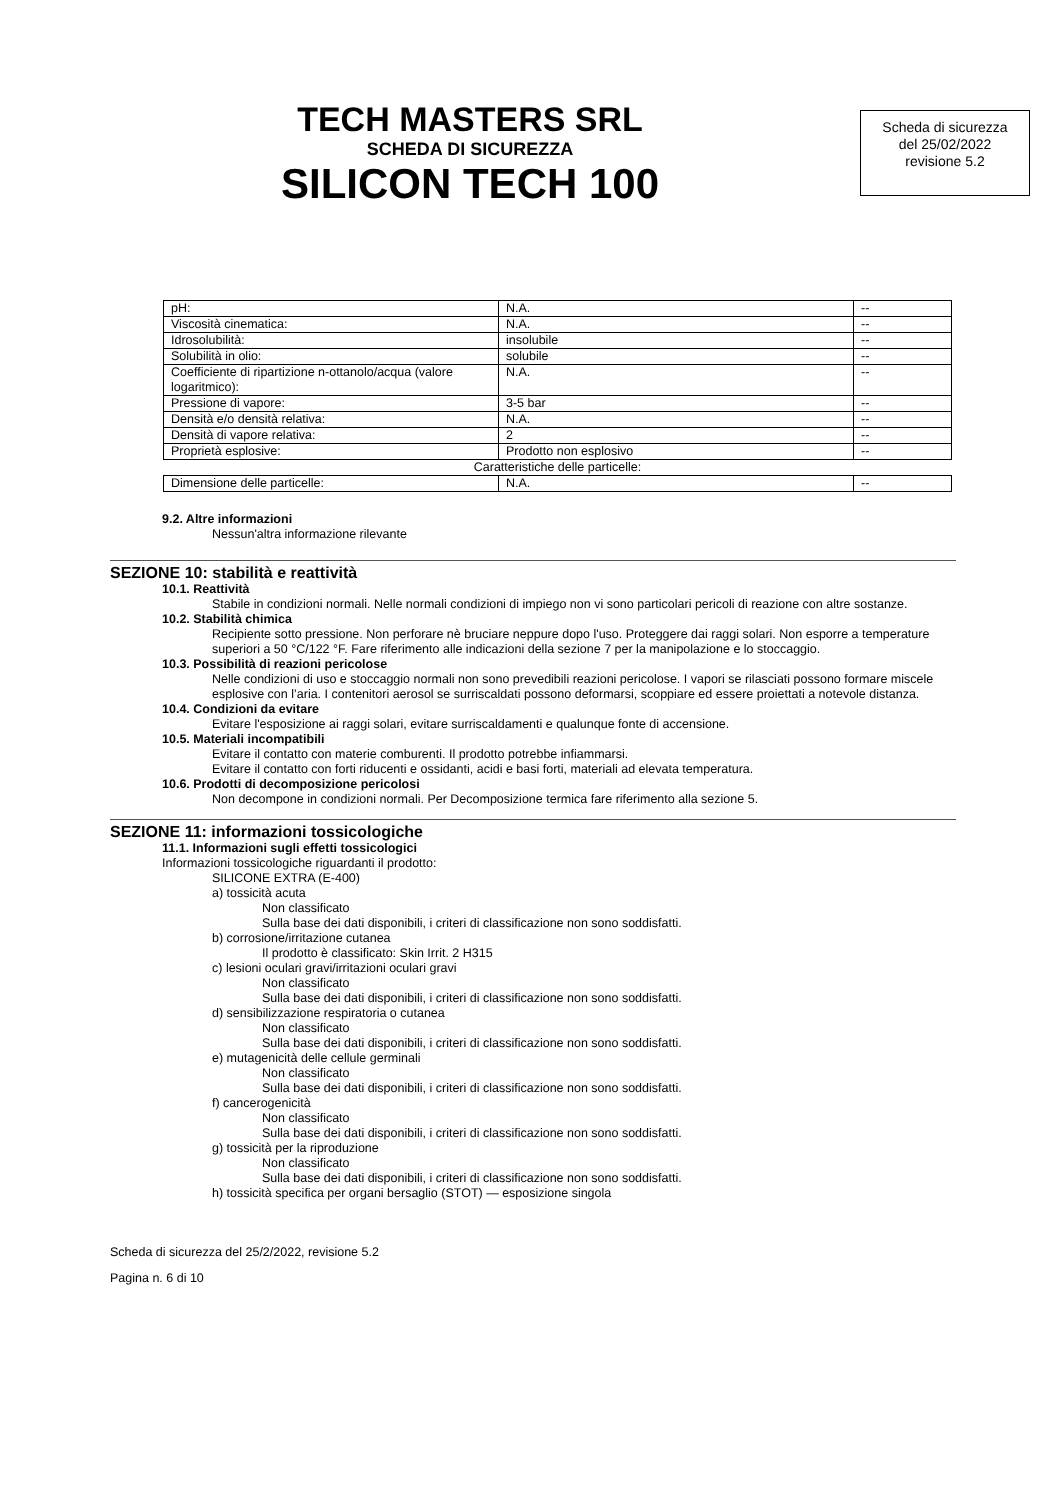TECH MASTERS SRL
SCHEDA DI SICUREZZA
SILICON TECH 100
Scheda di sicurezza
del 25/02/2022
revisione 5.2
| pH: | N.A. | -- |
| Viscosità cinematica: | N.A. | -- |
| Idrosolubilità: | insolubile | -- |
| Solubilità in olio: | solubile | -- |
| Coefficiente di ripartizione n-ottanolo/acqua (valore logaritmico): | N.A. | -- |
| Pressione di vapore: | 3-5 bar | -- |
| Densità e/o densità relativa: | N.A. | -- |
| Densità di vapore relativa: | 2 | -- |
| Proprietà esplosive: | Prodotto non esplosivo | -- |
| Caratteristiche delle particelle: | | |
| Dimensione delle particelle: | N.A. | -- |
9.2. Altre informazioni
Nessun'altra informazione rilevante
SEZIONE 10: stabilità e reattività
10.1. Reattività
Stabile in condizioni normali. Nelle normali condizioni di impiego non vi sono particolari pericoli di reazione con altre sostanze.
10.2. Stabilità chimica
Recipiente sotto pressione. Non perforare nè bruciare neppure dopo l'uso. Proteggere dai raggi solari. Non esporre a temperature superiori a 50 °C/122 °F. Fare riferimento alle indicazioni della sezione 7 per la manipolazione e lo stoccaggio.
10.3. Possibilità di reazioni pericolose
Nelle condizioni di uso e stoccaggio normali non sono prevedibili reazioni pericolose. I vapori se rilasciati possono formare miscele esplosive con l’aria. I contenitori aerosol se surriscaldati possono deformarsi, scoppiare ed essere proiettati a notevole distanza.
10.4. Condizioni da evitare
Evitare l'esposizione ai raggi solari, evitare surriscaldamenti e qualunque fonte di accensione.
10.5. Materiali incompatibili
Evitare il contatto con materie comburenti. Il prodotto potrebbe infiammarsi.
Evitare il contatto con forti riducenti e ossidanti, acidi e basi forti, materiali ad elevata temperatura.
10.6. Prodotti di decomposizione pericolosi
Non decompone in condizioni normali. Per Decomposizione termica fare riferimento alla sezione 5.
SEZIONE 11: informazioni tossicologiche
11.1. Informazioni sugli effetti tossicologici
Informazioni tossicologiche riguardanti il prodotto:
SILICONE EXTRA (E-400)
a) tossicità acuta
Non classificato
Sulla base dei dati disponibili, i criteri di classificazione non sono soddisfatti.
b) corrosione/irritazione cutanea
Il prodotto è classificato: Skin Irrit. 2 H315
c) lesioni oculari gravi/irritazioni oculari gravi
Non classificato
Sulla base dei dati disponibili, i criteri di classificazione non sono soddisfatti.
d) sensibilizzazione respiratoria o cutanea
Non classificato
Sulla base dei dati disponibili, i criteri di classificazione non sono soddisfatti.
e) mutagenicità delle cellule germinali
Non classificato
Sulla base dei dati disponibili, i criteri di classificazione non sono soddisfatti.
f) cancerogenicità
Non classificato
Sulla base dei dati disponibili, i criteri di classificazione non sono soddisfatti.
g) tossicità per la riproduzione
Non classificato
Sulla base dei dati disponibili, i criteri di classificazione non sono soddisfatti.
h) tossicità specifica per organi bersaglio (STOT) — esposizione singola
Scheda di sicurezza del 25/2/2022, revisione 5.2
Pagina n. 6 di 10